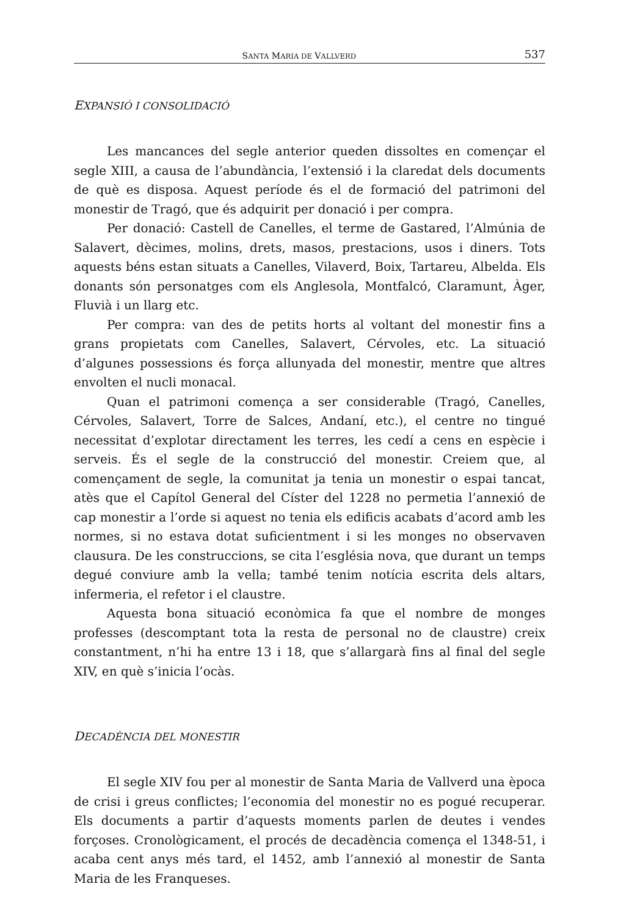SANTA MARIA DE VALLVERD 537
EXPANSIÓ I CONSOLIDACIÓ
Les mancances del segle anterior queden dissoltes en començar el segle XIII, a causa de l’abundància, l’extensió i la claredat dels documents de què es disposa. Aquest període és el de formació del patrimoni del monestir de Tragó, que és adquirit per donació i per compra.
Per donació: Castell de Canelles, el terme de Gastared, l’Almúnia de Salavert, dècimes, molins, drets, masos, prestacions, usos i diners. Tots aquests béns estan situats a Canelles, Vilaverd, Boix, Tartareu, Albelda. Els donants són personatges com els Anglesola, Montfalcó, Claramunt, Àger, Fluvià i un llarg etc.
Per compra: van des de petits horts al voltant del monestir fins a grans propietats com Canelles, Salavert, Cérvoles, etc. La situació d’algunes possessions és força allunyada del monestir, mentre que altres envolten el nucli monacal.
Quan el patrimoni comença a ser considerable (Tragó, Canelles, Cérvoles, Salavert, Torre de Salces, Andaní, etc.), el centre no tingué necessitat d’explotar directament les terres, les cedí a cens en espècie i serveis. És el segle de la construcció del monestir. Creiem que, al començament de segle, la comunitat ja tenia un monestir o espai tancat, atès que el Capítol General del Císter del 1228 no permetia l’annexió de cap monestir a l’orde si aquest no tenia els edificis acabats d’acord amb les normes, si no estava dotat suficientment i si les monges no observaven clausura. De les construccions, se cita l’església nova, que durant un temps degué conviure amb la vella; també tenim notícia escrita dels altars, infermeria, el refetor i el claustre.
Aquesta bona situació econòmica fa que el nombre de monges professes (descomptant tota la resta de personal no de claustre) creix constantment, n’hi ha entre 13 i 18, que s’allargarà fins al final del segle XIV, en què s’inicia l’ocàs.
DECADÈNCIA DEL MONESTIR
El segle XIV fou per al monestir de Santa Maria de Vallverd una època de crisi i greus conflictes; l’economia del monestir no es pogué recuperar. Els documents a partir d’aquests moments parlen de deutes i vendes forçoses. Cronològicament, el procés de decadència comença el 1348-51, i acaba cent anys més tard, el 1452, amb l’annexió al monestir de Santa Maria de les Franqueses.